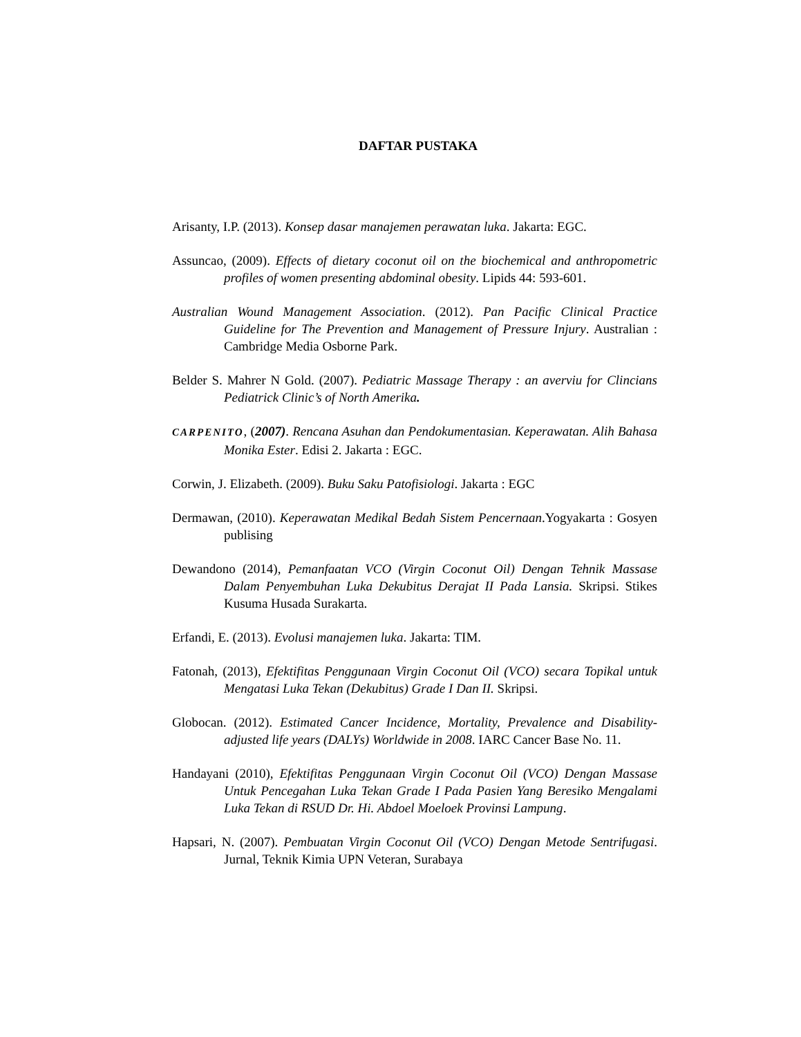DAFTAR PUSTAKA
Arisanty, I.P. (2013). Konsep dasar manajemen perawatan luka. Jakarta: EGC.
Assuncao, (2009). Effects of dietary coconut oil on the biochemical and anthropometric profiles of women presenting abdominal obesity. Lipids 44: 593-601.
Australian Wound Management Association. (2012). Pan Pacific Clinical Practice Guideline for The Prevention and Management of Pressure Injury. Australian : Cambridge Media Osborne Park.
Belder S. Mahrer N Gold. (2007). Pediatric Massage Therapy : an averviu for Clincians Pediatrick Clinic’s of North Amerika.
CARPENITO, (2007). Rencana Asuhan dan Pendokumentasian. Keperawatan. Alih Bahasa Monika Ester. Edisi 2. Jakarta : EGC.
Corwin, J. Elizabeth. (2009). Buku Saku Patofisiologi. Jakarta : EGC
Dermawan, (2010). Keperawatan Medikal Bedah Sistem Pencernaan.Yogyakarta : Gosyen publising
Dewandono (2014), Pemanfaatan VCO (Virgin Coconut Oil) Dengan Tehnik Massase Dalam Penyembuhan Luka Dekubitus Derajat II Pada Lansia. Skripsi. Stikes Kusuma Husada Surakarta.
Erfandi, E. (2013). Evolusi manajemen luka. Jakarta: TIM.
Fatonah, (2013), Efektifitas Penggunaan Virgin Coconut Oil (VCO) secara Topikal untuk Mengatasi Luka Tekan (Dekubitus) Grade I Dan II. Skripsi.
Globocan. (2012). Estimated Cancer Incidence, Mortality, Prevalence and Disability-adjusted life years (DALYs) Worldwide in 2008. IARC Cancer Base No. 11.
Handayani (2010), Efektifitas Penggunaan Virgin Coconut Oil (VCO) Dengan Massase Untuk Pencegahan Luka Tekan Grade I Pada Pasien Yang Beresiko Mengalami Luka Tekan di RSUD Dr. Hi. Abdoel Moeloek Provinsi Lampung.
Hapsari, N. (2007). Pembuatan Virgin Coconut Oil (VCO) Dengan Metode Sentrifugasi. Jurnal, Teknik Kimia UPN Veteran, Surabaya